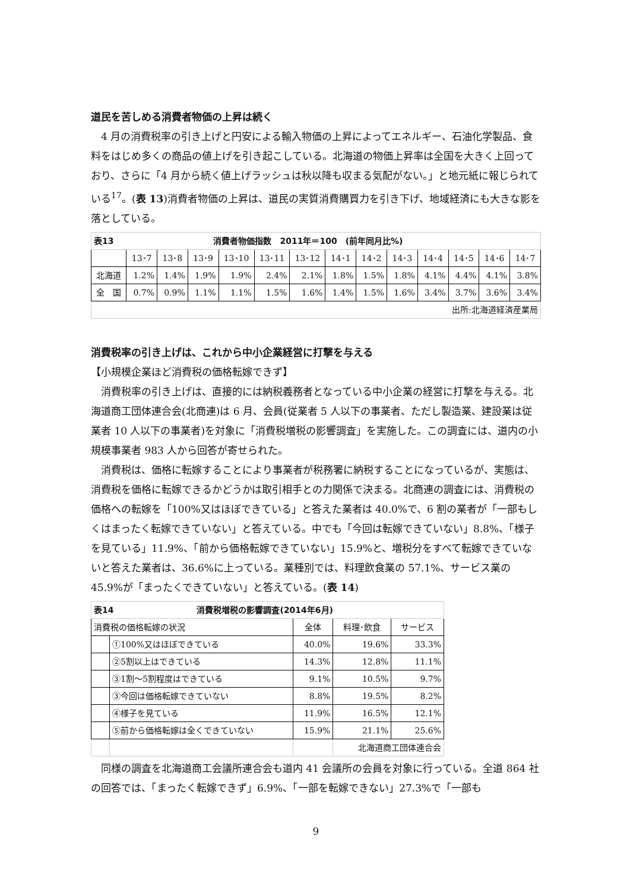道民を苦しめる消費者物価の上昇は続く
4 月の消費税率の引き上げと円安による輸入物価の上昇によってエネルギー、石油化学製品、食料をはじめ多くの商品の値上げを引き起こしている。北海道の物価上昇率は全国を大きく上回っており、さらに「4 月から続く値上げラッシュは秋以降も収まる気配がない。」と地元紙に報じられている<sup>17</sup>。(表 13)消費者物価の上昇は、道民の実質消費購買力を引き下げ、地域経済にも大きな影を落としている。
| 表13 消費者物価指数 2011年＝100 (前年同月比%) | | | | | | | | | | | | | |
| --- | --- | --- | --- | --- | --- | --- | --- | --- | --- | --- | --- | --- | --- |
| | 13･7 | 13･8 | 13･9 | 13･10 | 13･11 | 13･12 | 14･1 | 14･2 | 14･3 | 14･4 | 14･5 | 14･6 | 14･7 |
| 北海道 | 1.2% | 1.4% | 1.9% | 1.9% | 2.4% | 2.1% | 1.8% | 1.5% | 1.8% | 4.1% | 4.4% | 4.1% | 3.8% |
| 全 国 | 0.7% | 0.9% | 1.1% | 1.1% | 1.5% | 1.6% | 1.4% | 1.5% | 1.6% | 3.4% | 3.7% | 3.6% | 3.4% |
| 出所:北海道経済産業局 | | | | | | | | | | | | | |
消費税率の引き上げは、これから中小企業経営に打撃を与える
【小規模企業ほど消費税の価格転嫁できず】
消費税率の引き上げは、直接的には納税義務者となっている中小企業の経営に打撃を与える。北海道商工団体連合会(北商連)は 6 月、会員(従業者 5 人以下の事業者、ただし製造業、建設業は従業者 10 人以下の事業者)を対象に「消費税増税の影響調査」を実施した。この調査には、道内の小規模事業者 983 人から回答が寄せられた。
消費税は、価格に転嫁することにより事業者が税務署に納税することになっているが、実態は、消費税を価格に転嫁できるかどうかは取引相手との力関係で決まる。北商連の調査には、消費税の価格への転嫁を「100%又はほぼできている」と答えた業者は 40.0%で、6 割の業者が「一部もしくはまったく転嫁できていない」と答えている。中でも「今回は転嫁できていない」8.8%、「様子を見ている」11.9%、「前から価格転嫁できていない」15.9%と、増税分をすべて転嫁できていないと答えた業者は、36.6%に上っている。業種別では、料理飲食業の 57.1%、サービス業の 45.9%が「まったくできていない」と答えている。(表 14)
| 表14 消費税増税の影響調査(2014年6月) | | | | |
| --- | --- | --- | --- | --- |
| 消費税の価格転嫁の状況 | | 全体 | 料理･飲食 | サービス |
| | ①100%又はほぼできている | 40.0% | 19.6% | 33.3% |
| | ②5割以上はできている | 14.3% | 12.8% | 11.1% |
| | ③1割～5割程度はできている | 9.1% | 10.5% | 9.7% |
| | ③今回は価格転嫁できていない | 8.8% | 19.5% | 8.2% |
| | ④様子を見ている | 11.9% | 16.5% | 12.1% |
| | ⑤前から価格転嫁は全くできていない | 15.9% | 21.1% | 25.6% |
| | | | 北海道商工団体連合会 | |
同様の調査を北海道商工会議所連合会も道内 41 会議所の会員を対象に行っている。全道 864 社の回答では、「まったく転嫁できず」6.9%、「一部を転嫁できない」27.3%で「一部も
9